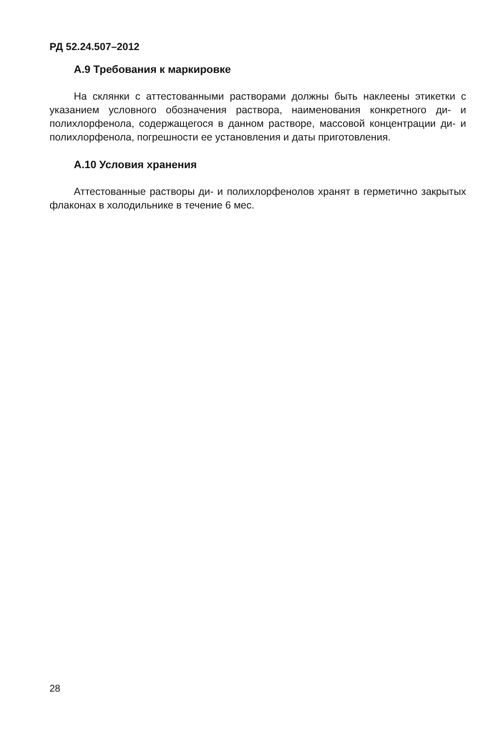РД 52.24.507–2012
А.9 Требования к маркировке
На склянки с аттестованными растворами должны быть наклеены этикетки с указанием условного обозначения раствора, наименования конкретного ди- и полихлорфенола, содержащегося в данном растворе, массовой концентрации ди- и полихлорфенола, погрешности ее установления и даты приготовления.
А.10 Условия хранения
Аттестованные растворы ди- и полихлорфенолов хранят в герметично закрытых флаконах в холодильнике в течение 6 мес.
28